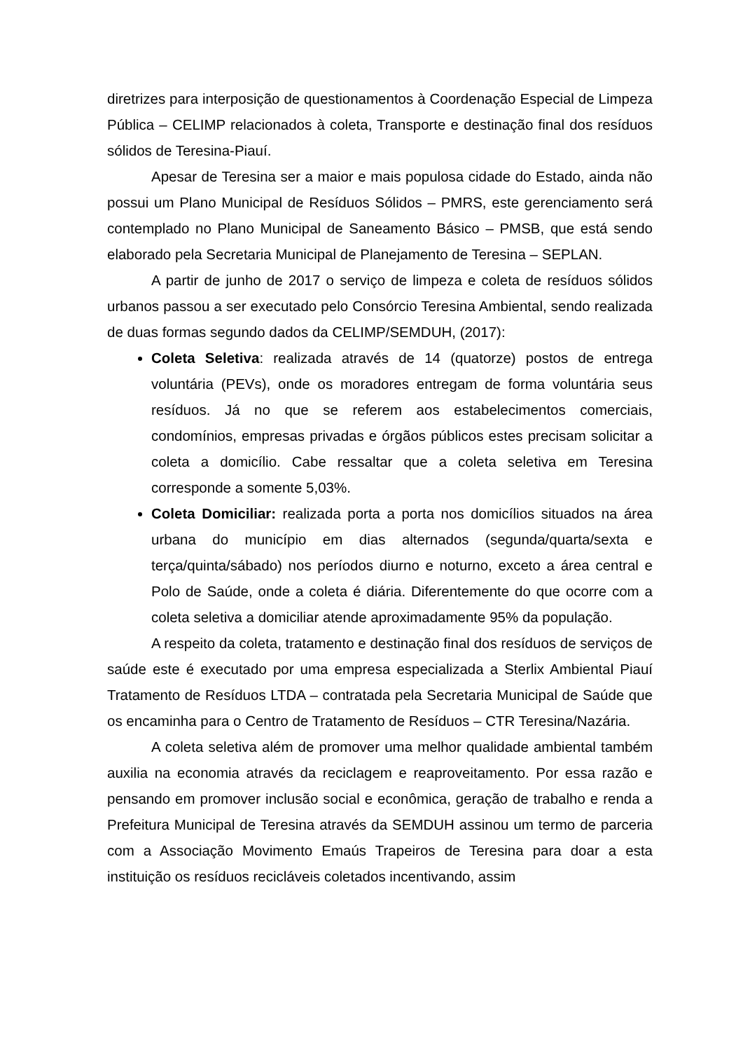diretrizes para interposição de questionamentos à Coordenação Especial de Limpeza Pública – CELIMP relacionados à coleta, Transporte e destinação final dos resíduos sólidos de Teresina-Piauí.
Apesar de Teresina ser a maior e mais populosa cidade do Estado, ainda não possui um Plano Municipal de Resíduos Sólidos – PMRS, este gerenciamento será contemplado no Plano Municipal de Saneamento Básico – PMSB, que está sendo elaborado pela Secretaria Municipal de Planejamento de Teresina – SEPLAN.
A partir de junho de 2017 o serviço de limpeza e coleta de resíduos sólidos urbanos passou a ser executado pelo Consórcio Teresina Ambiental, sendo realizada de duas formas segundo dados da CELIMP/SEMDUH, (2017):
Coleta Seletiva: realizada através de 14 (quatorze) postos de entrega voluntária (PEVs), onde os moradores entregam de forma voluntária seus resíduos. Já no que se referem aos estabelecimentos comerciais, condomínios, empresas privadas e órgãos públicos estes precisam solicitar a coleta a domicílio. Cabe ressaltar que a coleta seletiva em Teresina corresponde a somente 5,03%.
Coleta Domiciliar: realizada porta a porta nos domicílios situados na área urbana do município em dias alternados (segunda/quarta/sexta e terça/quinta/sábado) nos períodos diurno e noturno, exceto a área central e Polo de Saúde, onde a coleta é diária. Diferentemente do que ocorre com a coleta seletiva a domiciliar atende aproximadamente 95% da população.
A respeito da coleta, tratamento e destinação final dos resíduos de serviços de saúde este é executado por uma empresa especializada a Sterlix Ambiental Piauí Tratamento de Resíduos LTDA – contratada pela Secretaria Municipal de Saúde que os encaminha para o Centro de Tratamento de Resíduos – CTR Teresina/Nazária.
A coleta seletiva além de promover uma melhor qualidade ambiental também auxilia na economia através da reciclagem e reaproveitamento. Por essa razão e pensando em promover inclusão social e econômica, geração de trabalho e renda a Prefeitura Municipal de Teresina através da SEMDUH assinou um termo de parceria com a Associação Movimento Emaús Trapeiros de Teresina para doar a esta instituição os resíduos recicláveis coletados incentivando, assim